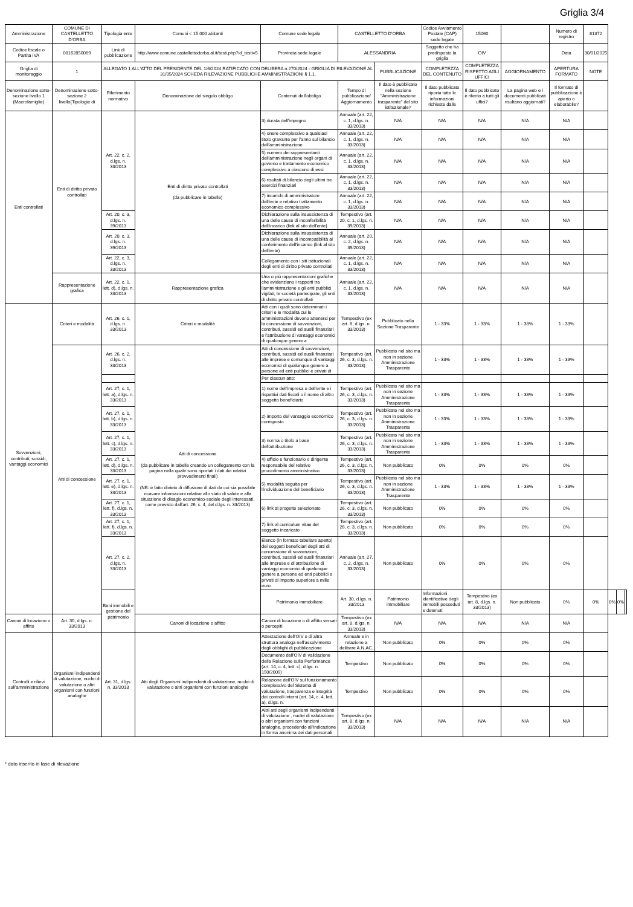Griglia 3/4
| Amministrazione | COMUNE DI CASTELLETTO D'ORBA | Tipologia ente | Comuni < 15.000 abitanti | Comune sede legale | CASTELLETTO D'ORBA | | Codice Avviamento Postale (CAP) sede legale | 15060 | | Numero di registro | 81372 | | | |
| Codice fiscale o Partita IVA | 00162850069 | Link di pubblicazione | http://www.comune.castellettodorba.al.it/testi.php?id_testi=5 | Provincia sede legale | ALESSANDRIA | | Soggetto che ha predisposto la griglia | OIV | | Data | 30/01/2025 | | | |
| Griglia di monitoraggio | 1 | ALLEGATO 1 ALL'ATTO DEL PRESIDENTE DEL 1/6/2024 RATIFICATO CON DELIBERA n.270/2024 - GRIGLIA DI RILEVAZIONE AL 31/05/2024 SCHEDA RILEVAZIONE PUBBLICHE AMMINISTRAZIIONI § 1.1. | | | | PUBBLICAZIONE | COMPLETEZZA DEL CONTENUTO | COMPLETEZZA RISPETTO AGLI UFFICI | AGGIORNAMENTO | APERTURA FORMATO | NOTE | | | |
| Denominazione sotto-sezione livello 1 (Macrofamiglie) | Denominazione sotto-sezione 2 livello(Tipologie di | Riferimento normativo | Denominazione del singolo obbligo | Contenuti dell'obbligo | Tempo di pubblicazione/ Aggiornamento | Il dato è pubblicato nella sezione "Amministrazione trasparente" del sito istituzionale? | Il dato pubblicato riporta tutte le informazioni richieste dalle | Il dato pubblicato è riferito a tutti gli uffici? | La pagina web e i documenti pubblicati risultano aggiornati? | Il formato di pubblicazione è aperto o elaborabile? | | | | |
| Enti controllati | Enti di diritto privato controllati | Art. 22, c. 2, d.lgs. n. 33/2013 | Enti di diritto privato controllati (da pubblicare in tabelle) | 3) durata dell'impegno | Annuale (art. 22, c. 1, d.lgs. n. 33/2013) | N/A | N/A | N/A | N/A | N/A | | | | |
| | | | | 4) onere complessivo a qualsiasi titolo gravante per l'anno sul bilancio dell'amministrazione | Annuale (art. 22, c. 1, d.lgs. n. 33/2013) | N/A | N/A | N/A | N/A | N/A | | | | |
| | | | | 5) numero dei rappresentanti dell'amministrazione negli organi di governo e trattamento economico complessivo a ciascuno di essi | Annuale (art. 22, c. 1, d.lgs. n. 33/2013) | N/A | N/A | N/A | N/A | N/A | | | | |
| | | | | 6) risultati di bilancio degli ultimi tre esercizi finanziari | Annuale (art. 22, c. 1, d.lgs. n. 33/2013) | N/A | N/A | N/A | N/A | N/A | | | | |
| | | | | 7) incarichi di amministratore dell'ente e relativo trattamento economico complessivo | Annuale (art. 22, c. 1, d.lgs. n. 33/2013) | N/A | N/A | N/A | N/A | N/A | | | | |
| | | Art. 20, c. 3, d.lgs. n. 39/2013 | | Dichiarazione sulla insussistenza di una delle cause di inconferibilità dell'incarico (link al sito dell'ente) | Tempestivo (art. 20, c. 1, d.lgs. n. 39/2013) | N/A | N/A | N/A | N/A | N/A | | | | |
| | | Art. 20, c. 3, d.lgs. n. 39/2013 | | Dichiarazione sulla insussistenza di una delle cause di incompatibilità al conferimento dell'incarico (link al sito dell'ente) | Annuale (art. 20, c. 2, d.lgs. n. 39/2013) | N/A | N/A | N/A | N/A | N/A | | | | |
| | | Art. 22, c. 3, d.lgs. n. 33/2013 | | Collegamento con i siti istituzionali degli enti di diritto privato controllati | Annuale (art. 22, c. 1, d.lgs. n. 33/2013) | N/A | N/A | N/A | N/A | N/A | | | | |
| | Rappresentazione grafica | Art. 22, c. 1, lett. d), d.lgs. n. 33/2013 | Rappresentazione grafica | Una o più rappresentazioni grafiche che evidenziano i rapporti tra l'amministrazione e gli enti pubblici vigilati, le società partecipate, gli enti di diritto privato controllati | Annuale (art. 22, c. 1, d.lgs. n. 33/2013) | N/A | N/A | N/A | N/A | N/A | | | | |
| Sovvenzioni, contributi, sussidi, vantaggi economici | Criteri e modalità | Art. 26, c. 1, d.lgs. n. 33/2013 | Criteri e modalità | Atti con i quali sono determinati i criteri e le modalità cui le amministrazioni devono attenersi per la concessione di sovvenzioni, contributi, sussidi ed ausili finanziari e l'attribuzione di vantaggi economici di qualunque genere a | Tempestivo (ex art. 8, d.lgs. n. 33/2013) | Pubblicato nella Sezione Trasparente | 1 - 33% | 1 - 33% | 1 - 33% | 1 - 33% | | | | |
| | Atti di concessione | Art. 26, c. 2, d.lgs. n. 33/2013 | Atti di concessione (da pubblicare in tabelle creando un collegamento con la pagina nella quale sono riportati i dati dei relativi provvedimenti finali) (NB: è fatto divieto di diffusione di dati da cui sia possibile ricavare informazioni relative allo stato di salute e alla situazione di disagio economico-sociale degli interessati, come previsto dall'art. 26, c. 4, del d.lgs. n. 33/2013) | Atti di concessione di sovvenzioni, contributi, sussidi ed ausili finanziari alle imprese e comunque di vantaggi economici di qualunque genere a persone ed enti pubblici e privati di | Tempestivo (art. 26, c. 3, d.lgs. n. 33/2013) | Pubblicato nel sito ma non in sezione Amministrazione Trasparente | 1 - 33% | 1 - 33% | 1 - 33% | 1 - 33% | | | | |
| | | | | Per ciascun atto: | | | | | | | | | | |
| | | Art. 27, c. 1, lett. a), d.lgs. n. 33/2013 | | 1) nome dell'impresa o dell'ente e i rispettivi dati fiscali o il nome di altro soggetto beneficiario | Tempestivo (art. 26, c. 3, d.lgs. n. 33/2013) | Pubblicato nel sito ma non in sezione Amministrazione Trasparente | 1 - 33% | 1 - 33% | 1 - 33% | 1 - 33% | | | | |
| | | Art. 27, c. 1, lett. b), d.lgs. n. 33/2013 | | 2) importo del vantaggio economico corrisposto | Tempestivo (art. 26, c. 3, d.lgs. n. 33/2013) | Pubblicato nel sito ma non in sezione Amministrazione Trasparente | 1 - 33% | 1 - 33% | 1 - 33% | 1 - 33% | | | | |
| | | Art. 27, c. 1, lett. c), d.lgs. n. 33/2013 | | 3) norma o titolo a base dell'attribuzione | Tempestivo (art. 26, c. 3, d.lgs. n. 33/2013) | Pubblicato nel sito ma non in sezione Amministrazione Trasparente | 1 - 33% | 1 - 33% | 1 - 33% | 1 - 33% | | | | |
| | | Art. 27, c. 1, lett. d), d.lgs. n. 33/2013 | | 4) ufficio e funzionario o dirigente responsabile del relativo procedimento amministrativo | Tempestivo (art. 26, c. 3, d.lgs. n. 33/2013) | Non pubblicato | 0% | 0% | 0% | 0% | | | | |
| | | Art. 27, c. 1, lett. e), d.lgs. n. 33/2013 | | 5) modalità seguita per l'individuazione del beneficiario | Tempestivo (art. 26, c. 3, d.lgs. n. 33/2013) | Pubblicato nel sito ma non in sezione Amministrazione Trasparente | 1 - 33% | 1 - 33% | 1 - 33% | 1 - 33% | | | | |
| | | Art. 27, c. 1, lett. f), d.lgs. n. 33/2013 | | 6) link al progetto selezionato | Tempestivo (art. 26, c. 3, d.lgs. n. 33/2013) | Non pubblicato | 0% | 0% | 0% | 0% | | | | |
| | | Art. 27, c. 1, lett. f), d.lgs. n. 33/2013 | | 7) link al curriculum vitae del soggetto incaricato | Tempestivo (art. 26, c. 3, d.lgs. n. 33/2013) | Non pubblicato | 0% | 0% | 0% | 0% | | | | |
| | | Art. 27, c. 2, d.lgs. n. 33/2013 | | Elenco (in formato tabellare aperto) dei soggetti beneficiari degli atti di concessione di sovvenzioni, contributi, sussidi ed ausili finanziari alle imprese e di attribuzione di vantaggi economici di qualunque genere a persone ed enti pubblici e privati di importo superiore a mille euro | Annuale (art. 27, c. 2, d.lgs. n. 33/2013) | Non pubblicato | 0% | 0% | 0% | 0% | | | | |
| | | Beni immobili e gestione del patrimonio | | Patrimonio immobiliare | Art. 30, d.lgs. n. 33/2013 | Patrimonio immobiliare | Informazioni identificative degli immobili posseduti e detenuti | Tempestivo (ex art. 8, d.lgs. n. 33/2013) | Non pubblicato | 0% | 0% | 0% | 0% | |
| Canoni di locazione o affitto | Art. 30, d.lgs. n. 33/2013 | | Canoni di locazione o affitto | Canoni di locazione o di affitto versati o percepiti | Tempestivo (ex art. 8, d.lgs. n. 33/2013) | N/A | N/A | N/A | N/A | N/A | | | | |
| Controlli e rilievi sull'amministrazione | Organismi indipendenti di valutazione, nuclei di valutazione o altri organismi con funzioni analoghe | Art. 31, d.lgs. n. 33/2013 | Atti degli Organismi indipendenti di valutazione, nuclei di valutazione o altri organismi con funzioni analoghe | Attestazione dell'OIV o di altra struttura analoga nell'assolvimento degli obblighi di pubblicazione | Annuale e in relazione a delibere A.N.AC. | Non pubblicato | 0% | 0% | 0% | 0% | | | | |
| | | | | Documento dell'OIV di validazione della Relazione sulla Performance (art. 14, c. 4, lett. c), d.lgs. n. 150/2009) | Tempestivo | Non pubblicato | 0% | 0% | 0% | 0% | | | | |
| | | | | Relazione dell'OIV sul funzionamento complessivo del Sistema di valutazione, trasparenza e integrità dei controlli interni (art. 14, c. 4, lett. a), d.lgs. n. | Tempestivo | Non pubblicato | 0% | 0% | 0% | 0% | | | | |
| | | | | Altri atti degli organismi indipendenti di valutazione , nuclei di valutazione o altri organismi con funzioni analoghe, procedendo all'indicazione in forma anonima dei dati personali | Tempestivo (ex art. 8, d.lgs. n. 33/2013) | N/A | N/A | N/A | N/A | N/A | | | | |
* dato inserito in fase di rilevazione